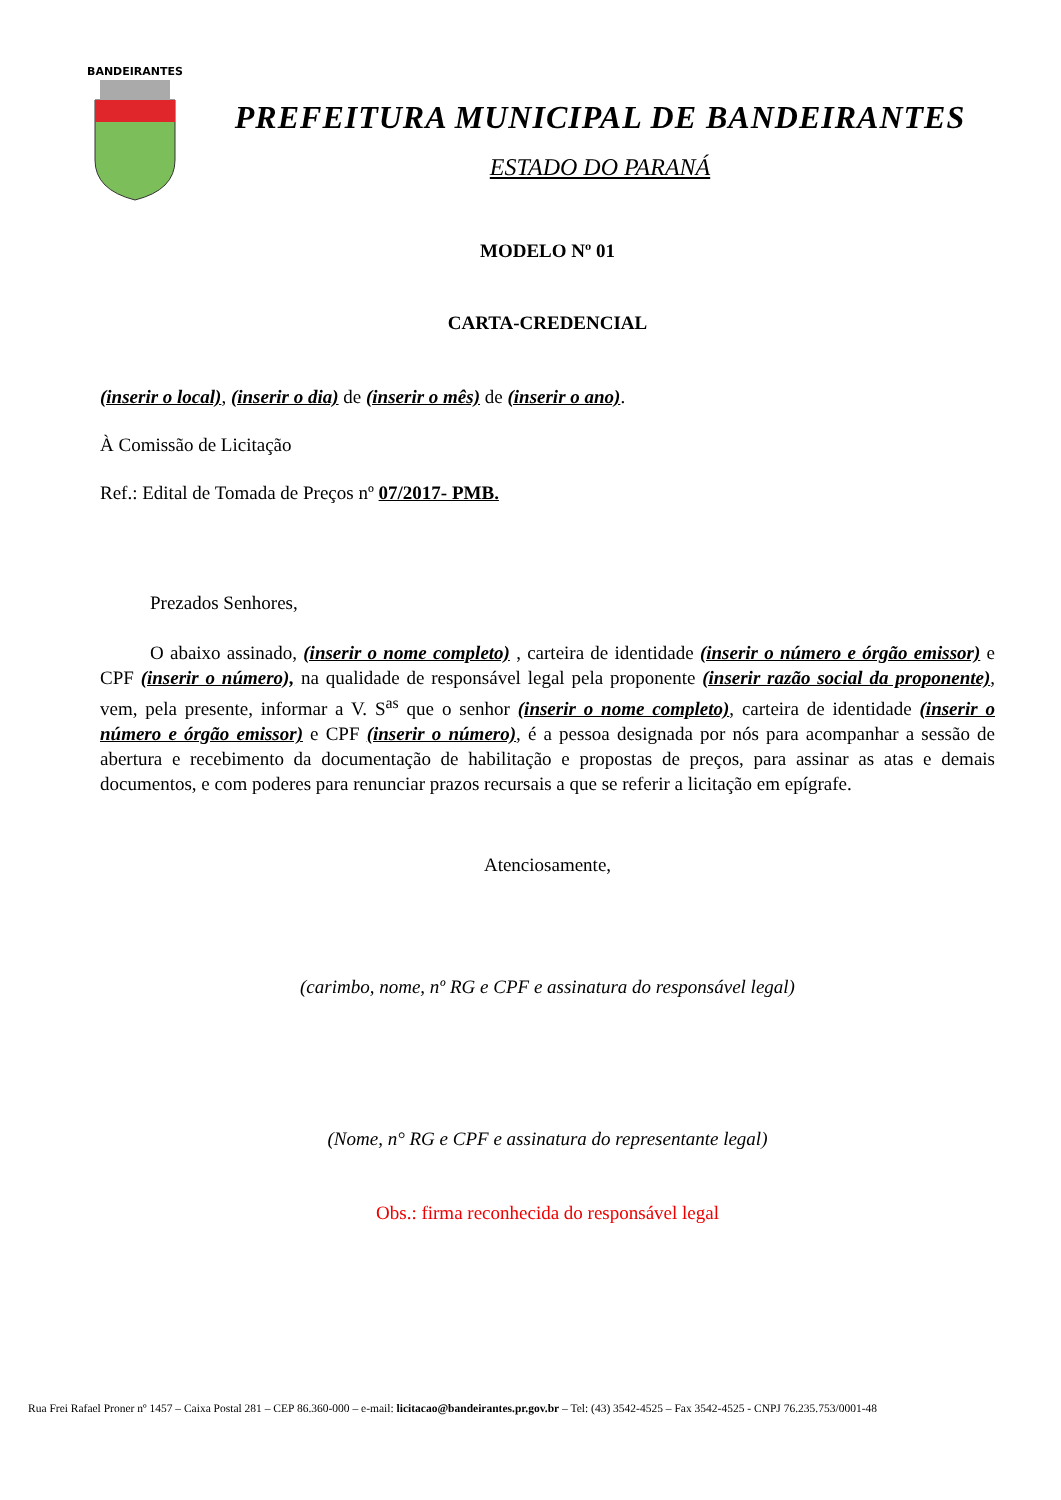BANDEIRANTES
PREFEITURA MUNICIPAL DE BANDEIRANTES
ESTADO DO PARANÁ
MODELO Nº 01
CARTA-CREDENCIAL
(inserir o local), (inserir o dia) de (inserir o mês) de (inserir o ano).
À Comissão de Licitação
Ref.: Edital de Tomada de Preços nº 07/2017- PMB.
Prezados Senhores,
O abaixo assinado, (inserir o nome completo) , carteira de identidade (inserir o número e órgão emissor) e CPF (inserir o número), na qualidade de responsável legal pela proponente (inserir razão social da proponente), vem, pela presente, informar a V. S<sup>as</sup> que o senhor (inserir o nome completo), carteira de identidade (inserir o número e órgão emissor) e CPF (inserir o número), é a pessoa designada por nós para acompanhar a sessão de abertura e recebimento da documentação de habilitação e propostas de preços, para assinar as atas e demais documentos, e com poderes para renunciar prazos recursais a que se referir a licitação em epígrafe.
Atenciosamente,
(carimbo, nome, nº RG e CPF e assinatura do responsável legal)
(Nome, n° RG e CPF e assinatura do representante legal)
Obs.: firma reconhecida do responsável legal
Rua Frei Rafael Proner nº 1457 – Caixa Postal 281 – CEP 86.360-000 – e-mail: licitacao@bandeirantes.pr.gov.br – Tel: (43) 3542-4525 – Fax 3542-4525 - CNPJ 76.235.753/0001-48